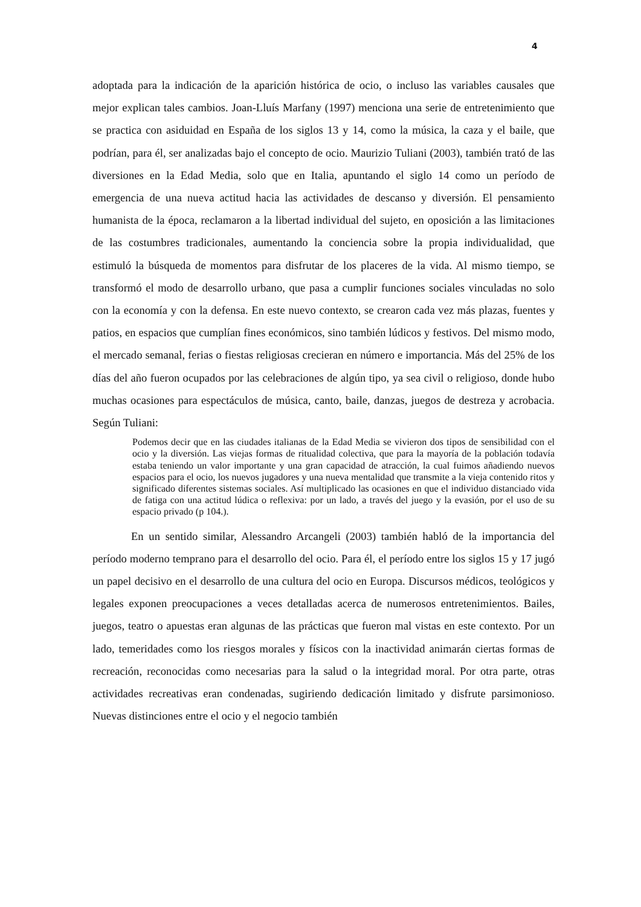4
adoptada para la indicación de la aparición histórica de ocio, o incluso las variables causales que mejor explican tales cambios. Joan-Lluís Marfany (1997) menciona una serie de entretenimiento que se practica con asiduidad en España de los siglos 13 y 14, como la música, la caza y el baile, que podrían, para él, ser analizadas bajo el concepto de ocio. Maurizio Tuliani (2003), también trató de las diversiones en la Edad Media, solo que en Italia, apuntando el siglo 14 como un período de emergencia de una nueva actitud hacia las actividades de descanso y diversión. El pensamiento humanista de la época, reclamaron a la libertad individual del sujeto, en oposición a las limitaciones de las costumbres tradicionales, aumentando la conciencia sobre la propia individualidad, que estimuló la búsqueda de momentos para disfrutar de los placeres de la vida. Al mismo tiempo, se transformó el modo de desarrollo urbano, que pasa a cumplir funciones sociales vinculadas no solo con la economía y con la defensa. En este nuevo contexto, se crearon cada vez más plazas, fuentes y patios, en espacios que cumplían fines económicos, sino también lúdicos y festivos. Del mismo modo, el mercado semanal, ferias o fiestas religiosas crecieran en número e importancia. Más del 25% de los días del año fueron ocupados por las celebraciones de algún tipo, ya sea civil o religioso, donde hubo muchas ocasiones para espectáculos de música, canto, baile, danzas, juegos de destreza y acrobacia. Según Tuliani:
Podemos decir que en las ciudades italianas de la Edad Media se vivieron dos tipos de sensibilidad con el ocio y la diversión. Las viejas formas de ritualidad colectiva, que para la mayoría de la población todavía estaba teniendo un valor importante y una gran capacidad de atracción, la cual fuimos añadiendo nuevos espacios para el ocio, los nuevos jugadores y una nueva mentalidad que transmite a la vieja contenido ritos y significado diferentes sistemas sociales. Así multiplicado las ocasiones en que el individuo distanciado vida de fatiga con una actitud lúdica o reflexiva: por un lado, a través del juego y la evasión, por el uso de su espacio privado (p 104.).
En un sentido similar, Alessandro Arcangeli (2003) también habló de la importancia del período moderno temprano para el desarrollo del ocio. Para él, el período entre los siglos 15 y 17 jugó un papel decisivo en el desarrollo de una cultura del ocio en Europa. Discursos médicos, teológicos y legales exponen preocupaciones a veces detalladas acerca de numerosos entretenimientos. Bailes, juegos, teatro o apuestas eran algunas de las prácticas que fueron mal vistas en este contexto. Por un lado, temeridades como los riesgos morales y físicos con la inactividad animarán ciertas formas de recreación, reconocidas como necesarias para la salud o la integridad moral. Por otra parte, otras actividades recreativas eran condenadas, sugiriendo dedicación limitado y disfrute parsimonioso. Nuevas distinciones entre el ocio y el negocio también